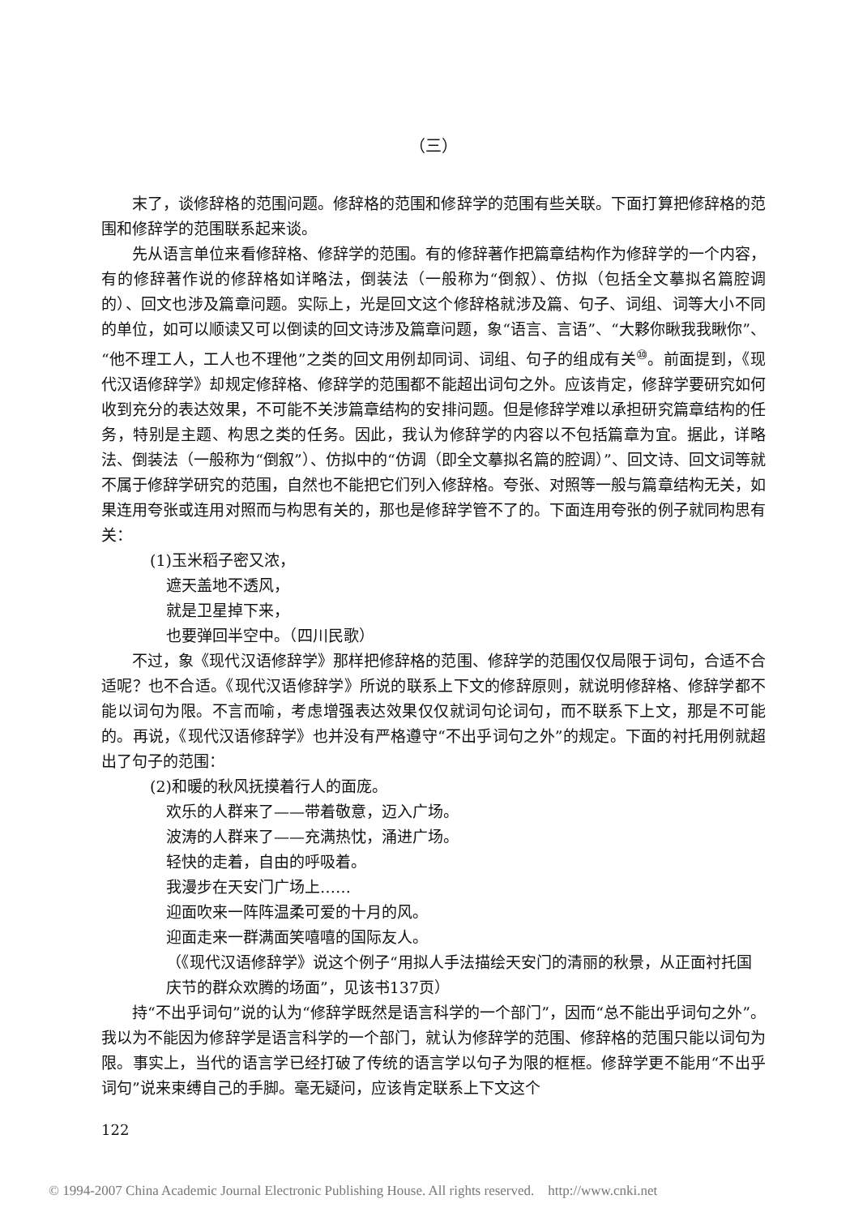（三）
末了，谈修辞格的范围问题。修辞格的范围和修辞学的范围有些关联。下面打算把修辞格的范围和修辞学的范围联系起来谈。
先从语言单位来看修辞格、修辞学的范围。有的修辞著作把篇章结构作为修辞学的一个内容，有的修辞著作说的修辞格如详略法，倒装法（一般称为“倒叙）、仿拟（包括全文摹拟名篇腔调的）、回文也涉及篇章问题。实际上，光是回文这个修辞格就涉及篇、句子、词组、词等大小不同的单位，如可以顺读又可以倒读的回文诗涉及篇章问题，象“语言、言语”、“大夥你瞅我我瞅你”、“他不理工人，工人也不理他”之类的回文用例却同词、词组、句子的组成有关<sup>⑩</sup>。前面提到，《现代汉语修辞学》却规定修辞格、修辞学的范围都不能超出词句之外。应该肯定，修辞学要研究如何收到充分的表达效果，不可能不关涉篇章结构的安排问题。但是修辞学难以承担研究篇章结构的任务，特别是主题、构思之类的任务。因此，我认为修辞学的内容以不包括篇章为宜。据此，详略法、倒装法（一般称为“倒叙”）、仿拟中的“仿调（即全文摹拟名篇的腔调）”、回文诗、回文词等就不属于修辞学研究的范围，自然也不能把它们列入修辞格。夸张、对照等一般与篇章结构无关，如果连用夸张或连用对照而与构思有关的，那也是修辞学管不了的。下面连用夸张的例子就同构思有关：
(1)玉米稻子密又浓，
遮天盖地不透风，
就是卫星掉下来，
也要弹回半空中。（四川民歌）
不过，象《现代汉语修辞学》那样把修辞格的范围、修辞学的范围仅仅局限于词句，合适不合适呢？也不合适。《现代汉语修辞学》所说的联系上下文的修辞原则，就说明修辞格、修辞学都不能以词句为限。不言而喻，考虑增强表达效果仅仅就词句论词句，而不联系下上文，那是不可能的。再说，《现代汉语修辞学》也并没有严格遵守“不出乎词句之外”的规定。下面的衬托用例就超出了句子的范围：
(2)和暖的秋风抚摸着行人的面庞。
欢乐的人群来了——带着敬意，迈入广场。
波涛的人群来了——充满热忱，涌进广场。
轻快的走着，自由的呼吸着。
我漫步在天安门广场上……
迎面吹来一阵阵温柔可爱的十月的风。
迎面走来一群满面笑嘻嘻的国际友人。
（《现代汉语修辞学》说这个例子“用拟人手法描绘天安门的清丽的秋景，从正面衬托国庆节的群众欢腾的场面”，见该书137页）
持“不出乎词句”说的认为“修辞学既然是语言科学的一个部门”，因而“总不能出乎词句之外”。我以为不能因为修辞学是语言科学的一个部门，就认为修辞学的范围、修辞格的范围只能以词句为限。事实上，当代的语言学已经打破了传统的语言学以句子为限的框框。修辞学更不能用“不出乎词句”说来束缚自己的手脚。毫无疑问，应该肯定联系上下文这个
122
© 1994-2007 China Academic Journal Electronic Publishing House. All rights reserved. http://www.cnki.net